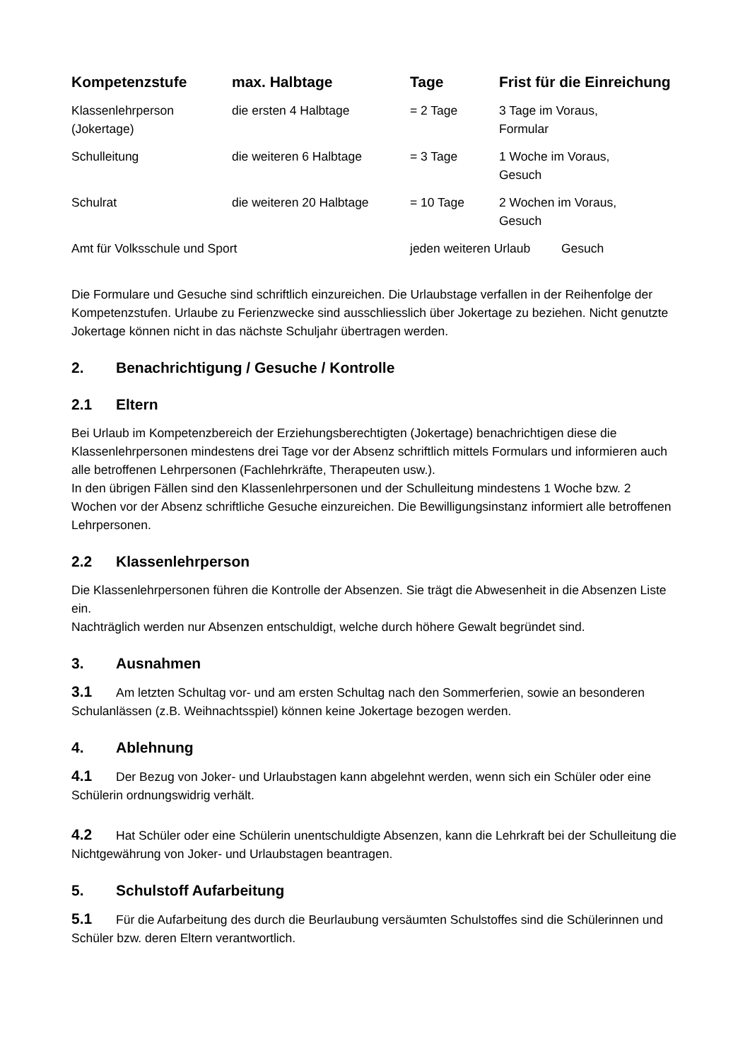| Kompetenzstufe | max. Halbtage | Tage | Frist für die Einreichung |
| --- | --- | --- | --- |
| Klassenlehrperson (Jokertage) | die ersten 4 Halbtage | = 2 Tage | 3 Tage im Voraus, Formular |
| Schulleitung | die weiteren 6 Halbtage | = 3 Tage | 1 Woche im Voraus, Gesuch |
| Schulrat | die weiteren 20 Halbtage | = 10 Tage | 2 Wochen im Voraus, Gesuch |
| Amt für Volksschule und Sport | | jeden weiteren Urlaub Gesuch | |
Die Formulare und Gesuche sind schriftlich einzureichen. Die Urlaubstage verfallen in der Reihenfolge der Kompetenzstufen. Urlaube zu Ferienzwecke sind ausschliesslich über Jokertage zu beziehen. Nicht genutzte Jokertage können nicht in das nächste Schuljahr übertragen werden.
2. Benachrichtigung / Gesuche / Kontrolle
2.1 Eltern
Bei Urlaub im Kompetenzbereich der Erziehungsberechtigten (Jokertage) benachrichtigen diese die Klassenlehrpersonen mindestens drei Tage vor der Absenz schriftlich mittels Formulars und informieren auch alle betroffenen Lehrpersonen (Fachlehrkräfte, Therapeuten usw.).
In den übrigen Fällen sind den Klassenlehrpersonen und der Schulleitung mindestens 1 Woche bzw. 2 Wochen vor der Absenz schriftliche Gesuche einzureichen. Die Bewilligungsinstanz informiert alle betroffenen Lehrpersonen.
2.2 Klassenlehrperson
Die Klassenlehrpersonen führen die Kontrolle der Absenzen. Sie trägt die Abwesenheit in die Absenzen Liste ein.
Nachträglich werden nur Absenzen entschuldigt, welche durch höhere Gewalt begründet sind.
3. Ausnahmen
3.1 Am letzten Schultag vor- und am ersten Schultag nach den Sommerferien, sowie an besonderen Schulanlässen (z.B. Weihnachtsspiel) können keine Jokertage bezogen werden.
4. Ablehnung
4.1 Der Bezug von Joker- und Urlaubstagen kann abgelehnt werden, wenn sich ein Schüler oder eine Schülerin ordnungswidrig verhält.
4.2 Hat Schüler oder eine Schülerin unentschuldigte Absenzen, kann die Lehrkraft bei der Schulleitung die Nichtgewährung von Joker- und Urlaubstagen beantragen.
5. Schulstoff Aufarbeitung
5.1 Für die Aufarbeitung des durch die Beurlaubung versäumten Schulstoffes sind die Schülerinnen und Schüler bzw. deren Eltern verantwortlich.